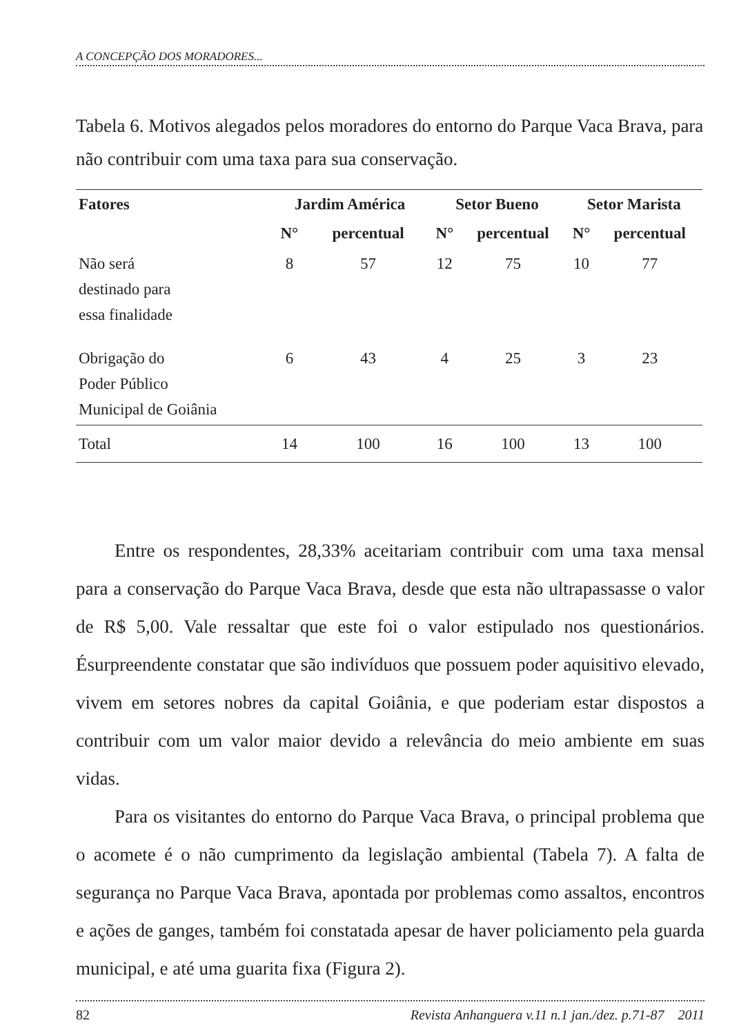A CONCEPÇÃO DOS MORADORES...
Tabela 6. Motivos alegados pelos moradores do entorno do Parque Vaca Brava, para não contribuir com uma taxa para sua conservação.
| Fatores | Jardim América | | Setor Bueno | | Setor Marista | |
| --- | --- | --- | --- | --- | --- | --- |
| | N° | percentual | N° | percentual | N° | percentual |
| Não será destinado para essa finalidade | 8 | 57 | 12 | 75 | 10 | 77 |
| Obrigação do Poder Público Municipal de Goiânia | 6 | 43 | 4 | 25 | 3 | 23 |
| Total | 14 | 100 | 16 | 100 | 13 | 100 |
Entre os respondentes, 28,33% aceitariam contribuir com uma taxa mensal para a conservação do Parque Vaca Brava, desde que esta não ultrapassasse o valor de R$ 5,00. Vale ressaltar que este foi o valor estipulado nos questionários. Ésurpreendente constatar que são indivíduos que possuem poder aquisitivo elevado, vivem em setores nobres da capital Goiânia, e que poderiam estar dispostos a contribuir com um valor maior devido a relevância do meio ambiente em suas vidas.
Para os visitantes do entorno do Parque Vaca Brava, o principal problema que o acomete é o não cumprimento da legislação ambiental (Tabela 7). A falta de segurança no Parque Vaca Brava, apontada por problemas como assaltos, encontros e ações de ganges, também foi constatada apesar de haver policiamento pela guarda municipal, e até uma guarita fixa (Figura 2).
82 Revista Anhanguera v.11 n.1 jan./dez. p.71-87 2011